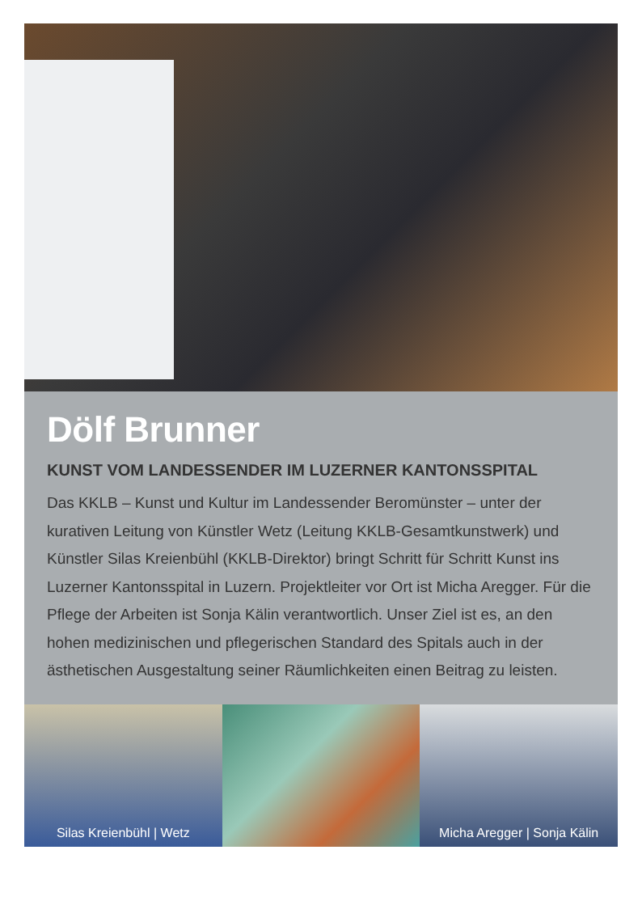Dölf Brunner
KUNST VOM LANDESSENDER IM LUZERNER KANTONSSPITAL
Das KKLB – Kunst und Kultur im Landessender Beromünster – unter der kurativen Leitung von Künstler Wetz (Leitung KKLB-Gesamtkunst­werk) und Künstler Silas Kreienbühl (KKLB-Direktor) bringt Schritt für Schritt Kunst ins Luzerner Kantonsspital in Luzern. Projektleiter vor Ort ist Micha Aregger. Für die Pflege der Arbeiten ist Sonja Kälin verantwortlich. Unser Ziel ist es, an den hohen medizinischen und pflegerischen Standard des Spitals auch in der ästhetischen Ausgestaltung seiner Räumlichkeiten einen Beitrag zu leisten.
Silas Kreienbühl | Wetz Micha Aregger | Sonja Kälin